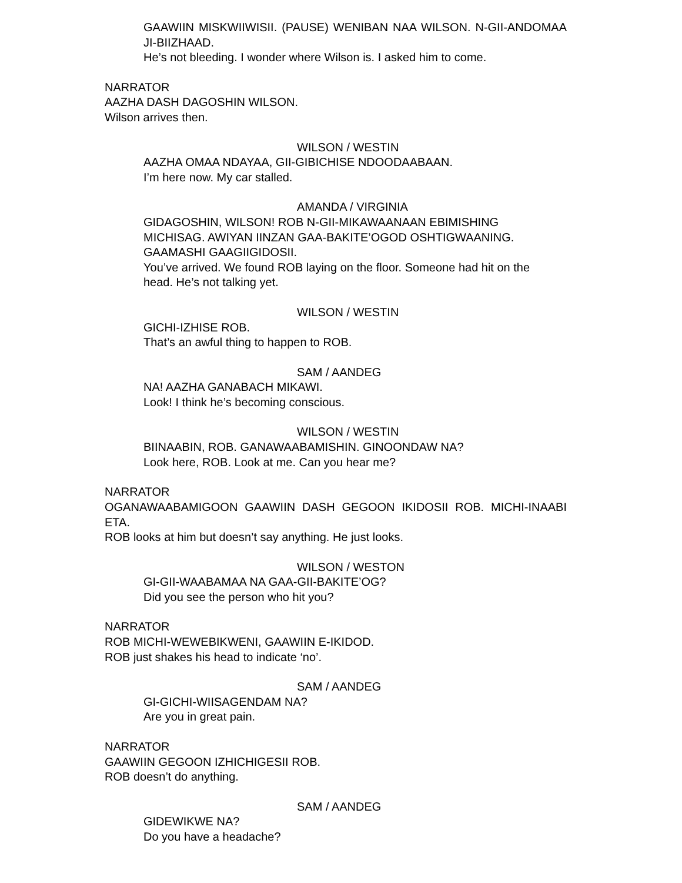GAAWIIN MISKWIIWISII. (PAUSE) WENIBAN NAA WILSON. N-GII-ANDOMAA JI-BIIZHAAD.
He’s not bleeding. I wonder where Wilson is. I asked him to come.
NARRATOR
AAZHA DASH DAGOSHIN WILSON.
Wilson arrives then.
WILSON / WESTIN
AAZHA OMAA NDAYAA, GII-GIBICHISE NDOODAABAAN.
I’m here now. My car stalled.
AMANDA / VIRGINIA
GIDAGOSHIN, WILSON! ROB N-GII-MIKAWAANAAN EBIMISHING MICHISAG. AWIYAN IINZAN GAA-BAKITE’OGOD OSHTIGWAANING. GAAMASHI GAAGIIGIDOSII.
You’ve arrived. We found ROB laying on the floor. Someone had hit on the head. He’s not talking yet.
WILSON / WESTIN
GICHI-IZHISE ROB.
That’s an awful thing to happen to ROB.
SAM / AANDEG
NA! AAZHA GANABACH MIKAWI.
Look! I think he’s becoming conscious.
WILSON / WESTIN
BIINAABIN, ROB. GANAWAABAMISHIN. GINOONDAW NA?
Look here, ROB. Look at me. Can you hear me?
OGANAWAABAMIGOON GAAWIIN DASH GEGOON IKIDOSII ROB. MICHI-INAABI ETA.
NARRATOR
ROB looks at him but doesn’t say anything. He just looks.
WILSON / WESTON
GI-GII-WAABAMAA NA GAA-GII-BAKITE’OG?
Did you see the person who hit you?
NARRATOR
ROB MICHI-WEWEBIKWENI, GAAWIIN E-IKIDOD.
ROB just shakes his head to indicate ‘no’.
SAM / AANDEG
GI-GICHI-WIISAGENDAM NA?
Are you in great pain.
NARRATOR
GAAWIIN GEGOON IZHICHIGESII ROB.
ROB doesn’t do anything.
SAM / AANDEG
GIDEWIKWE NA?
Do you have a headache?